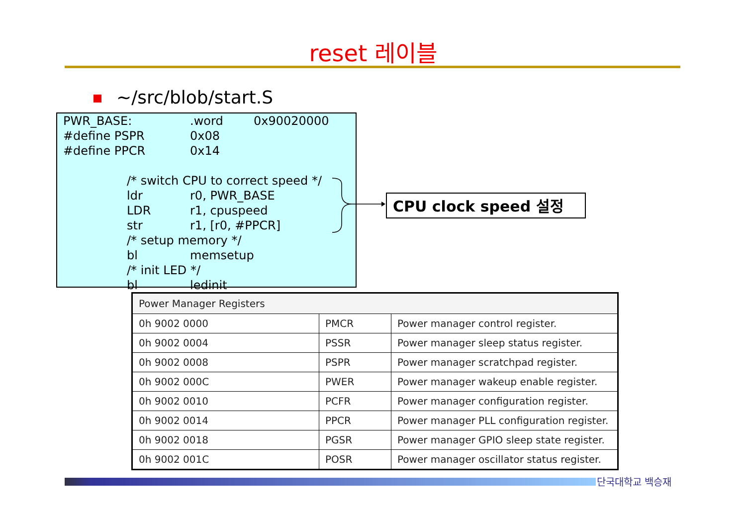reset 레이블
~/src/blob/start.S
| PWR_BASE: | .word | 0x90020000 |
| #define PSPR | 0x08 | |
| #define PPCR | 0x14 | |
| /* switch CPU to correct speed */ | | |
| ldr | r0, PWR_BASE | |
| LDR | r1, cpuspeed | |
| str | r1, [r0, #PPCR] | |
| /* setup memory */ | | |
| bl | memsetup | |
| /* init LED */ | | |
| bl | ledinit | |
CPU clock speed 설정
| Power Manager Registers | | |
| --- | --- | --- |
| 0h 9002 0000 | PMCR | Power manager control register. |
| 0h 9002 0004 | PSSR | Power manager sleep status register. |
| 0h 9002 0008 | PSPR | Power manager scratchpad register. |
| 0h 9002 000C | PWER | Power manager wakeup enable register. |
| 0h 9002 0010 | PCFR | Power manager configuration register. |
| 0h 9002 0014 | PPCR | Power manager PLL configuration register. |
| 0h 9002 0018 | PGSR | Power manager GPIO sleep state register. |
| 0h 9002 001C | POSR | Power manager oscillator status register. |
단국대학교 백승재